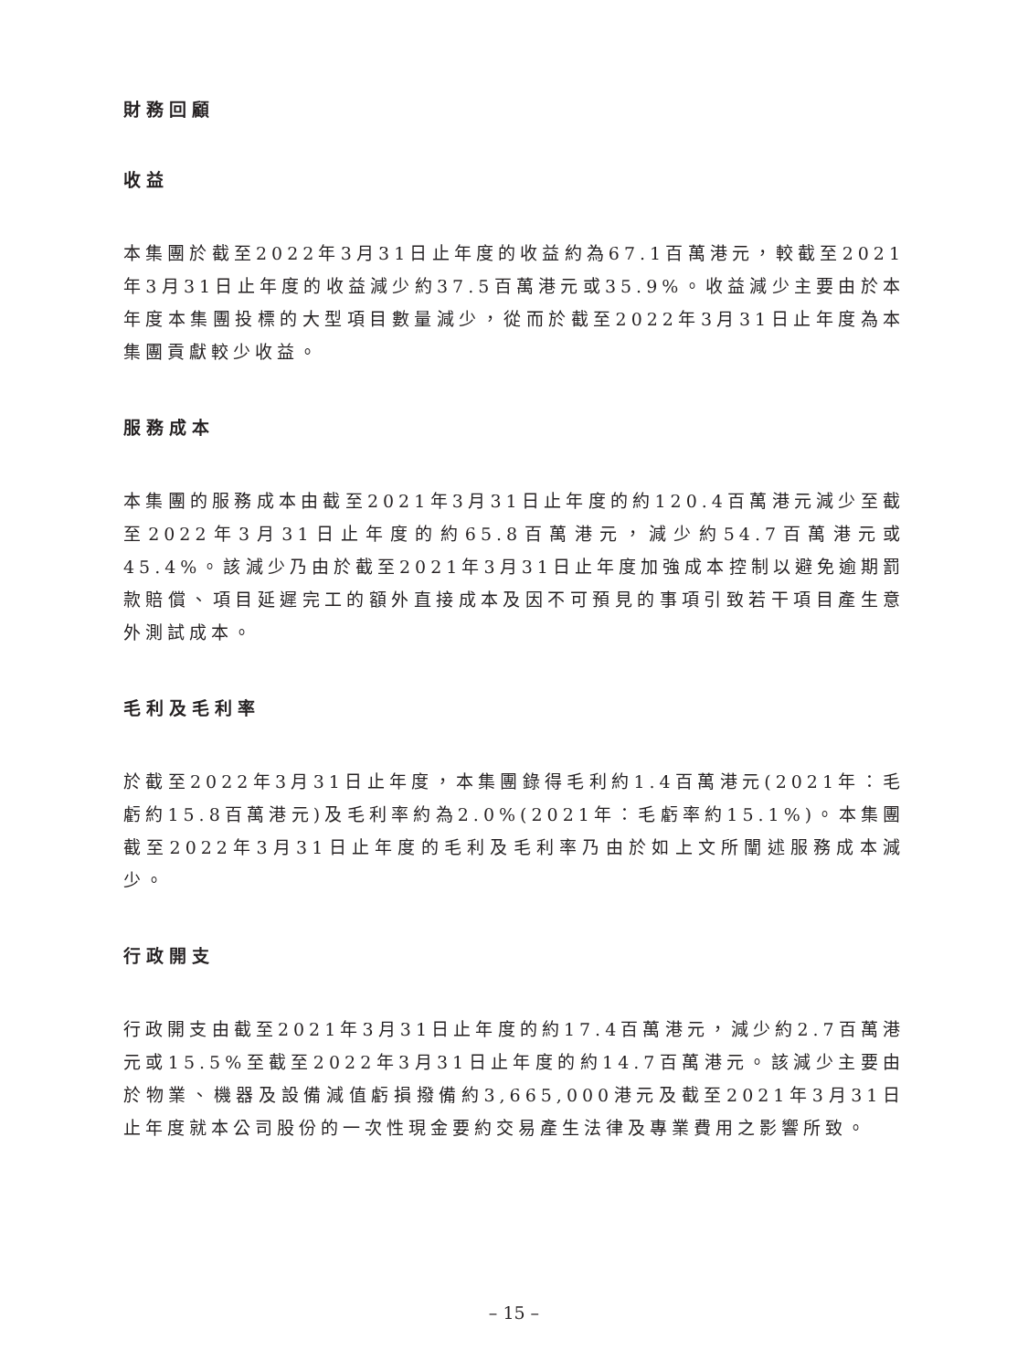財務回顧
收益
本集團於截至2022年3月31日止年度的收益約為67.1百萬港元，較截至2021年3月31日止年度的收益減少約37.5百萬港元或35.9%。收益減少主要由於本年度本集團投標的大型項目數量減少，從而於截至2022年3月31日止年度為本集團貢獻較少收益。
服務成本
本集團的服務成本由截至2021年3月31日止年度的約120.4百萬港元減少至截至2022年3月31日止年度的約65.8百萬港元，減少約54.7百萬港元或45.4%。該減少乃由於截至2021年3月31日止年度加強成本控制以避免逾期罰款賠償、項目延遲完工的額外直接成本及因不可預見的事項引致若干項目產生意外測試成本。
毛利及毛利率
於截至2022年3月31日止年度，本集團錄得毛利約1.4百萬港元(2021年：毛虧約15.8百萬港元)及毛利率約為2.0%(2021年：毛虧率約15.1%)。本集團截至2022年3月31日止年度的毛利及毛利率乃由於如上文所闡述服務成本減少。
行政開支
行政開支由截至2021年3月31日止年度的約17.4百萬港元，減少約2.7百萬港元或15.5%至截至2022年3月31日止年度的約14.7百萬港元。該減少主要由於物業、機器及設備減值虧損撥備約3,665,000港元及截至2021年3月31日止年度就本公司股份的一次性現金要約交易產生法律及專業費用之影響所致。
– 15 –